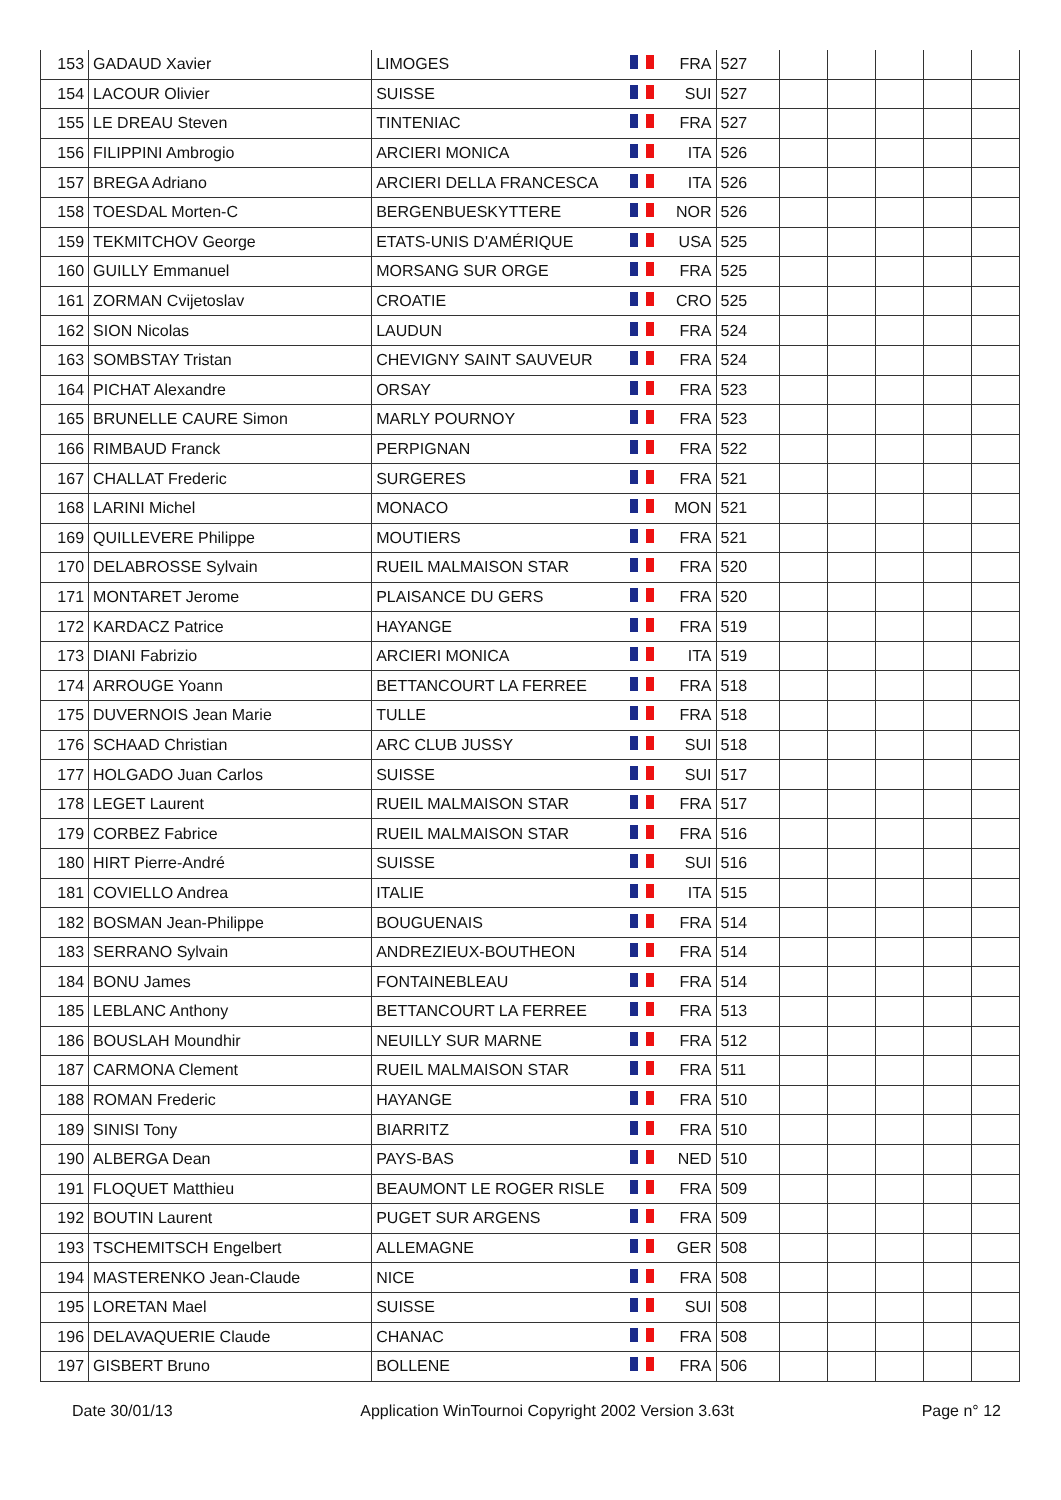| 153 | GADAUD Xavier | LIMOGES | | FRA | 527 | | | | | |
| 154 | LACOUR Olivier | SUISSE | | SUI | 527 | | | | | |
| 155 | LE DREAU Steven | TINTENIAC | | FRA | 527 | | | | | |
| 156 | FILIPPINI Ambrogio | ARCIERI MONICA | | ITA | 526 | | | | | |
| 157 | BREGA Adriano | ARCIERI DELLA FRANCESCA | | ITA | 526 | | | | | |
| 158 | TOESDAL Morten-C | BERGENBUESKYTTERE | | NOR | 526 | | | | | |
| 159 | TEKMITCHOV George | ETATS-UNIS D'AMÉRIQUE | | USA | 525 | | | | | |
| 160 | GUILLY Emmanuel | MORSANG SUR ORGE | | FRA | 525 | | | | | |
| 161 | ZORMAN Cvijetoslav | CROATIE | | CRO | 525 | | | | | |
| 162 | SION Nicolas | LAUDUN | | FRA | 524 | | | | | |
| 163 | SOMBSTAY Tristan | CHEVIGNY SAINT SAUVEUR | | FRA | 524 | | | | | |
| 164 | PICHAT Alexandre | ORSAY | | FRA | 523 | | | | | |
| 165 | BRUNELLE CAURE Simon | MARLY POURNOY | | FRA | 523 | | | | | |
| 166 | RIMBAUD Franck | PERPIGNAN | | FRA | 522 | | | | | |
| 167 | CHALLAT Frederic | SURGERES | | FRA | 521 | | | | | |
| 168 | LARINI Michel | MONACO | | MON | 521 | | | | | |
| 169 | QUILLEVERE Philippe | MOUTIERS | | FRA | 521 | | | | | |
| 170 | DELABROSSE Sylvain | RUEIL MALMAISON STAR | | FRA | 520 | | | | | |
| 171 | MONTARET Jerome | PLAISANCE DU GERS | | FRA | 520 | | | | | |
| 172 | KARDACZ Patrice | HAYANGE | | FRA | 519 | | | | | |
| 173 | DIANI Fabrizio | ARCIERI MONICA | | ITA | 519 | | | | | |
| 174 | ARROUGE Yoann | BETTANCOURT LA FERREE | | FRA | 518 | | | | | |
| 175 | DUVERNOIS Jean Marie | TULLE | | FRA | 518 | | | | | |
| 176 | SCHAAD Christian | ARC CLUB JUSSY | | SUI | 518 | | | | | |
| 177 | HOLGADO Juan Carlos | SUISSE | | SUI | 517 | | | | | |
| 178 | LEGET Laurent | RUEIL MALMAISON STAR | | FRA | 517 | | | | | |
| 179 | CORBEZ Fabrice | RUEIL MALMAISON STAR | | FRA | 516 | | | | | |
| 180 | HIRT Pierre-André | SUISSE | | SUI | 516 | | | | | |
| 181 | COVIELLO Andrea | ITALIE | | ITA | 515 | | | | | |
| 182 | BOSMAN Jean-Philippe | BOUGUENAIS | | FRA | 514 | | | | | |
| 183 | SERRANO Sylvain | ANDREZIEUX-BOUTHEON | | FRA | 514 | | | | | |
| 184 | BONU James | FONTAINEBLEAU | | FRA | 514 | | | | | |
| 185 | LEBLANC Anthony | BETTANCOURT LA FERREE | | FRA | 513 | | | | | |
| 186 | BOUSLAH Moundhir | NEUILLY SUR MARNE | | FRA | 512 | | | | | |
| 187 | CARMONA Clement | RUEIL MALMAISON STAR | | FRA | 511 | | | | | |
| 188 | ROMAN Frederic | HAYANGE | | FRA | 510 | | | | | |
| 189 | SINISI Tony | BIARRITZ | | FRA | 510 | | | | | |
| 190 | ALBERGA Dean | PAYS-BAS | | NED | 510 | | | | | |
| 191 | FLOQUET Matthieu | BEAUMONT LE ROGER RISLE | | FRA | 509 | | | | | |
| 192 | BOUTIN Laurent | PUGET SUR ARGENS | | FRA | 509 | | | | | |
| 193 | TSCHEMITSCH Engelbert | ALLEMAGNE | | GER | 508 | | | | | |
| 194 | MASTERENKO Jean-Claude | NICE | | FRA | 508 | | | | | |
| 195 | LORETAN Mael | SUISSE | | SUI | 508 | | | | | |
| 196 | DELAVAQUERIE Claude | CHANAC | | FRA | 508 | | | | | |
| 197 | GISBERT Bruno | BOLLENE | | FRA | 506 | | | | | |
Date 30/01/13 Application WinTournoi Copyright 2002 Version 3.63t Page n° 12